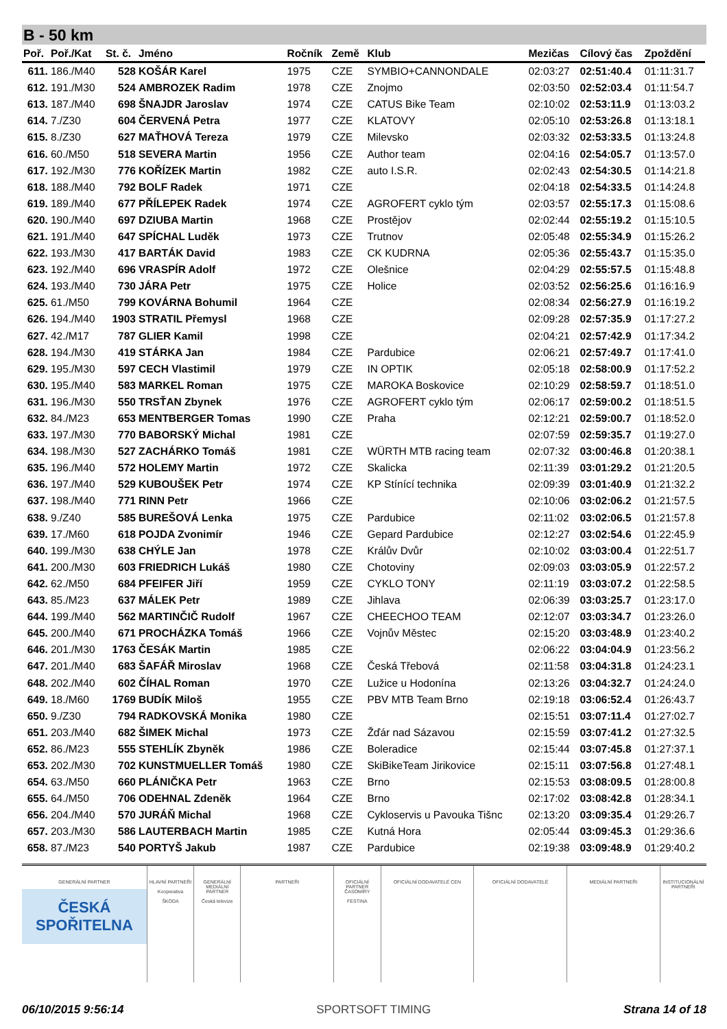B - 50 km
| Poř. | Poř./Kat | St. č. | Jméno | Ročník | Země | Klub | Mezičas | Cílový čas | Zpoždění |
| --- | --- | --- | --- | --- | --- | --- | --- | --- | --- |
| 611. | 186./M40 | 528 | KOŠÁR Karel | 1975 | CZE | SYMBIO+CANNONDALE | 02:03:27 | 02:51:40.4 | 01:11:31.7 |
| 612. | 191./M30 | 524 | AMBROZEK Radim | 1978 | CZE | Znojmo | 02:03:50 | 02:52:03.4 | 01:11:54.7 |
| 613. | 187./M40 | 698 | ŠNAJDR Jaroslav | 1974 | CZE | CATUS Bike Team | 02:10:02 | 02:53:11.9 | 01:13:03.2 |
| 614. | 7./Z30 | 604 | ČERVENÁ Petra | 1977 | CZE | KLATOVY | 02:05:10 | 02:53:26.8 | 01:13:18.1 |
| 615. | 8./Z30 | 627 | MAŤHOVÁ Tereza | 1979 | CZE | Milevsko | 02:03:32 | 02:53:33.5 | 01:13:24.8 |
| 616. | 60./M50 | 518 | SEVERA Martin | 1956 | CZE | Author team | 02:04:16 | 02:54:05.7 | 01:13:57.0 |
| 617. | 192./M30 | 776 | KOŘÍZEK Martin | 1982 | CZE | auto I.S.R. | 02:02:43 | 02:54:30.5 | 01:14:21.8 |
| 618. | 188./M40 | 792 | BOLF Radek | 1971 | CZE | | 02:04:18 | 02:54:33.5 | 01:14:24.8 |
| 619. | 189./M40 | 677 | PŘÍLEPEK Radek | 1974 | CZE | AGROFERT cyklo tým | 02:03:57 | 02:55:17.3 | 01:15:08.6 |
| 620. | 190./M40 | 697 | DZIUBA Martin | 1968 | CZE | Prostějov | 02:02:44 | 02:55:19.2 | 01:15:10.5 |
| 621. | 191./M40 | 647 | SPÍCHAL Luděk | 1973 | CZE | Trutnov | 02:05:48 | 02:55:34.9 | 01:15:26.2 |
| 622. | 193./M30 | 417 | BARTÁK David | 1983 | CZE | CK KUDRNA | 02:05:36 | 02:55:43.7 | 01:15:35.0 |
| 623. | 192./M40 | 696 | VRASPÍR Adolf | 1972 | CZE | Olešnice | 02:04:29 | 02:55:57.5 | 01:15:48.8 |
| 624. | 193./M40 | 730 | JÁRA Petr | 1975 | CZE | Holice | 02:03:52 | 02:56:25.6 | 01:16:16.9 |
| 625. | 61./M50 | 799 | KOVÁRNA Bohumil | 1964 | CZE | | 02:08:34 | 02:56:27.9 | 01:16:19.2 |
| 626. | 194./M40 | 1903 | STRATIL Přemysl | 1968 | CZE | | 02:09:28 | 02:57:35.9 | 01:17:27.2 |
| 627. | 42./M17 | 787 | GLIER Kamil | 1998 | CZE | | 02:04:21 | 02:57:42.9 | 01:17:34.2 |
| 628. | 194./M30 | 419 | STÁRKA Jan | 1984 | CZE | Pardubice | 02:06:21 | 02:57:49.7 | 01:17:41.0 |
| 629. | 195./M30 | 597 | CECH Vlastimil | 1979 | CZE | IN OPTIK | 02:05:18 | 02:58:00.9 | 01:17:52.2 |
| 630. | 195./M40 | 583 | MARKEL Roman | 1975 | CZE | MAROKA Boskovice | 02:10:29 | 02:58:59.7 | 01:18:51.0 |
| 631. | 196./M30 | 550 | TRSŤAN Zbynek | 1976 | CZE | AGROFERT cyklo tým | 02:06:17 | 02:59:00.2 | 01:18:51.5 |
| 632. | 84./M23 | 653 | MENTBERGER Tomas | 1990 | CZE | Praha | 02:12:21 | 02:59:00.7 | 01:18:52.0 |
| 633. | 197./M30 | 770 | BABORSKÝ Michal | 1981 | CZE | | 02:07:59 | 02:59:35.7 | 01:19:27.0 |
| 634. | 198./M30 | 527 | ZACHÁRKO Tomáš | 1981 | CZE | WÜRTH MTB racing team | 02:07:32 | 03:00:46.8 | 01:20:38.1 |
| 635. | 196./M40 | 572 | HOLEMY Martin | 1972 | CZE | Skalicka | 02:11:39 | 03:01:29.2 | 01:21:20.5 |
| 636. | 197./M40 | 529 | KUBOUŠEK Petr | 1974 | CZE | KP Stínící technika | 02:09:39 | 03:01:40.9 | 01:21:32.2 |
| 637. | 198./M40 | 771 | RINN Petr | 1966 | CZE | | 02:10:06 | 03:02:06.2 | 01:21:57.5 |
| 638. | 9./Z40 | 585 | BUREŠOVÁ Lenka | 1975 | CZE | Pardubice | 02:11:02 | 03:02:06.5 | 01:21:57.8 |
| 639. | 17./M60 | 618 | POJDA Zvonimír | 1946 | CZE | Gepard Pardubice | 02:12:27 | 03:02:54.6 | 01:22:45.9 |
| 640. | 199./M30 | 638 | CHÝLE Jan | 1978 | CZE | Králův Dvůr | 02:10:02 | 03:03:00.4 | 01:22:51.7 |
| 641. | 200./M30 | 603 | FRIEDRICH Lukáš | 1980 | CZE | Chotoviny | 02:09:03 | 03:03:05.9 | 01:22:57.2 |
| 642. | 62./M50 | 684 | PFEIFER Jiří | 1959 | CZE | CYKLO TONY | 02:11:19 | 03:03:07.2 | 01:22:58.5 |
| 643. | 85./M23 | 637 | MÁLEK Petr | 1989 | CZE | Jihlava | 02:06:39 | 03:03:25.7 | 01:23:17.0 |
| 644. | 199./M40 | 562 | MARTINČIČ Rudolf | 1967 | CZE | CHEECHOO TEAM | 02:12:07 | 03:03:34.7 | 01:23:26.0 |
| 645. | 200./M40 | 671 | PROCHÁZKA Tomáš | 1966 | CZE | Vojnův Městec | 02:15:20 | 03:03:48.9 | 01:23:40.2 |
| 646. | 201./M30 | 1763 | ČESÁK Martin | 1985 | CZE | | 02:06:22 | 03:04:04.9 | 01:23:56.2 |
| 647. | 201./M40 | 683 | ŠAFÁŘ Miroslav | 1968 | CZE | Česká Třebová | 02:11:58 | 03:04:31.8 | 01:24:23.1 |
| 648. | 202./M40 | 602 | ČÍHAL Roman | 1970 | CZE | Lužice u Hodonína | 02:13:26 | 03:04:32.7 | 01:24:24.0 |
| 649. | 18./M60 | 1769 | BUDÍK Miloš | 1955 | CZE | PBV MTB Team Brno | 02:19:18 | 03:06:52.4 | 01:26:43.7 |
| 650. | 9./Z30 | 794 | RADKOVSKÁ Monika | 1980 | CZE | | 02:15:51 | 03:07:11.4 | 01:27:02.7 |
| 651. | 203./M40 | 682 | ŠIMEK Michal | 1973 | CZE | Žďár nad Sázavou | 02:15:59 | 03:07:41.2 | 01:27:32.5 |
| 652. | 86./M23 | 555 | STEHLÍK Zbyněk | 1986 | CZE | Boleradice | 02:15:44 | 03:07:45.8 | 01:27:37.1 |
| 653. | 202./M30 | 702 | KUNSTMUELLER Tomáš | 1980 | CZE | SkiBikeTeam Jirikovice | 02:15:11 | 03:07:56.8 | 01:27:48.1 |
| 654. | 63./M50 | 660 | PLÁNIČKA Petr | 1963 | CZE | Brno | 02:15:53 | 03:08:09.5 | 01:28:00.8 |
| 655. | 64./M50 | 706 | ODEHNAL Zdeněk | 1964 | CZE | Brno | 02:17:02 | 03:08:42.8 | 01:28:34.1 |
| 656. | 204./M40 | 570 | JURÁŇ Michal | 1968 | CZE | Cykloservis u Pavouka Tišnc | 02:13:20 | 03:09:35.4 | 01:29:26.7 |
| 657. | 203./M30 | 586 | LAUTERBACH Martin | 1985 | CZE | Kutná Hora | 02:05:44 | 03:09:45.3 | 01:29:36.6 |
| 658. | 87./M23 | 540 | PORTYŠ Jakub | 1987 | CZE | Pardubice | 02:19:38 | 03:09:48.9 | 01:29:40.2 |
GENERÁLNÍ PARTNER
ČESKÁ
SPOŘITELNA
HLAVNÍ PARTNEŘI
Kooperativa
ŠKODA
GENERÁLNÍ MEDIÁLNÍ PARTNER
Česká televize
PARTNEŘI OFICIÁLNÍ PARTNER ČASOMÍRY
FESTINA
OFICIÁLNÍ DODAVATELÉ CEN OFICIÁLNÍ DODAVATELÉ MEDIÁLNÍ PARTNEŘI INSTITUCIONÁLNÍ PARTNEŘI
06/10/2015 9:56:14 SPORTSOFT TIMING Strana 14 of 18